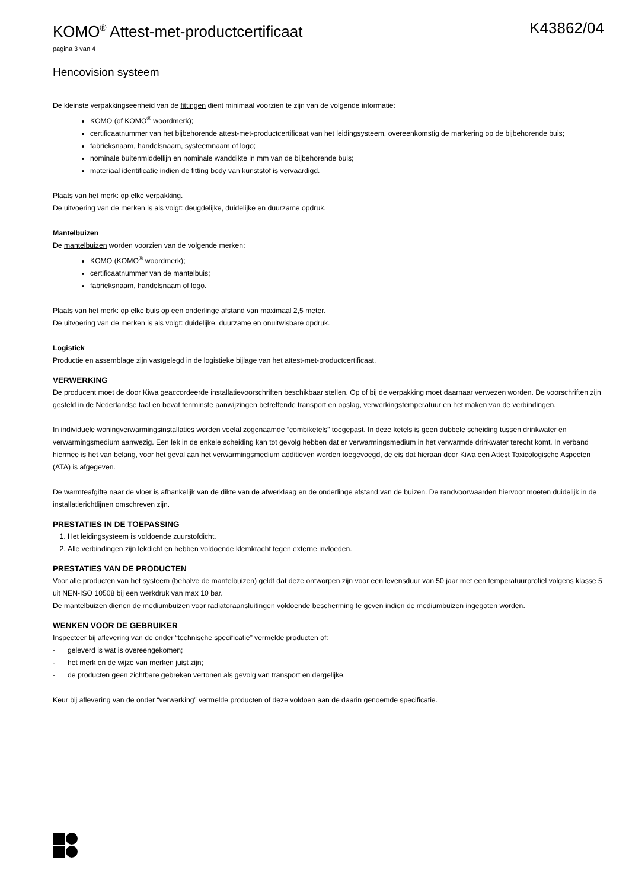KOMO<sup>®</sup> Attest-met-productcertificaat K43862/04
pagina 3 van 4
Hencovision systeem
De kleinste verpakkingseenheid van de fittingen dient minimaal voorzien te zijn van de volgende informatie:
KOMO (of KOMO<sup>®</sup> woordmerk);
certificaatnummer van het bijbehorende attest-met-productcertificaat van het leidingsysteem, overeenkomstig de markering op de bijbehorende buis;
fabrieksnaam, handelsnaam, systeemnaam of logo;
nominale buitenmiddellijn en nominale wanddikte in mm van de bijbehorende buis;
materiaal identificatie indien de fitting body van kunststof is vervaardigd.
Plaats van het merk: op elke verpakking.
De uitvoering van de merken is als volgt: deugdelijke, duidelijke en duurzame opdruk.
Mantelbuizen
De mantelbuizen worden voorzien van de volgende merken:
KOMO (KOMO<sup>®</sup> woordmerk);
certificaatnummer van de mantelbuis;
fabrieksnaam, handelsnaam of logo.
Plaats van het merk: op elke buis op een onderlinge afstand van maximaal 2,5 meter.
De uitvoering van de merken is als volgt: duidelijke, duurzame en onuitwisbare opdruk.
Logistiek
Productie en assemblage zijn vastgelegd in de logistieke bijlage van het attest-met-productcertificaat.
VERWERKING
De producent moet de door Kiwa geaccordeerde installatievoorschriften beschikbaar stellen. Op of bij de verpakking moet daarnaar verwezen worden. De voorschriften zijn gesteld in de Nederlandse taal en bevat tenminste aanwijzingen betreffende transport en opslag, verwerkingstemperatuur en het maken van de verbindingen.
In individuele woningverwarmingsinstallaties worden veelal zogenaamde “combiketels” toegepast. In deze ketels is geen dubbele scheiding tussen drinkwater en verwarmingsmedium aanwezig. Een lek in de enkele scheiding kan tot gevolg hebben dat er verwarmingsmedium in het verwarmde drinkwater terecht komt. In verband hiermee is het van belang, voor het geval aan het verwarmingsmedium additieven worden toegevoegd, de eis dat hieraan door Kiwa een Attest Toxicologische Aspecten (ATA) is afgegeven.
De warmteafgifte naar de vloer is afhankelijk van de dikte van de afwerklaag en de onderlinge afstand van de buizen. De randvoorwaarden hiervoor moeten duidelijk in de installatierichtlijnen omschreven zijn.
PRESTATIES IN DE TOEPASSING
1. Het leidingsysteem is voldoende zuurstofdicht.
2. Alle verbindingen zijn lekdicht en hebben voldoende klemkracht tegen externe invloeden.
PRESTATIES VAN DE PRODUCTEN
Voor alle producten van het systeem (behalve de mantelbuizen) geldt dat deze ontworpen zijn voor een levensduur van 50 jaar met een temperatuurprofiel volgens klasse 5 uit NEN-ISO 10508 bij een werkdruk van max 10 bar.
De mantelbuizen dienen de mediumbuizen voor radiatoraansluitingen voldoende bescherming te geven indien de mediumbuizen ingegoten worden.
WENKEN VOOR DE GEBRUIKER
Inspecteer bij aflevering van de onder “technische specificatie” vermelde producten of:
- geleverd is wat is overeengekomen;
- het merk en de wijze van merken juist zijn;
- de producten geen zichtbare gebreken vertonen als gevolg van transport en dergelijke.
Keur bij aflevering van de onder “verwerking” vermelde producten of deze voldoen aan de daarin genoemde specificatie.